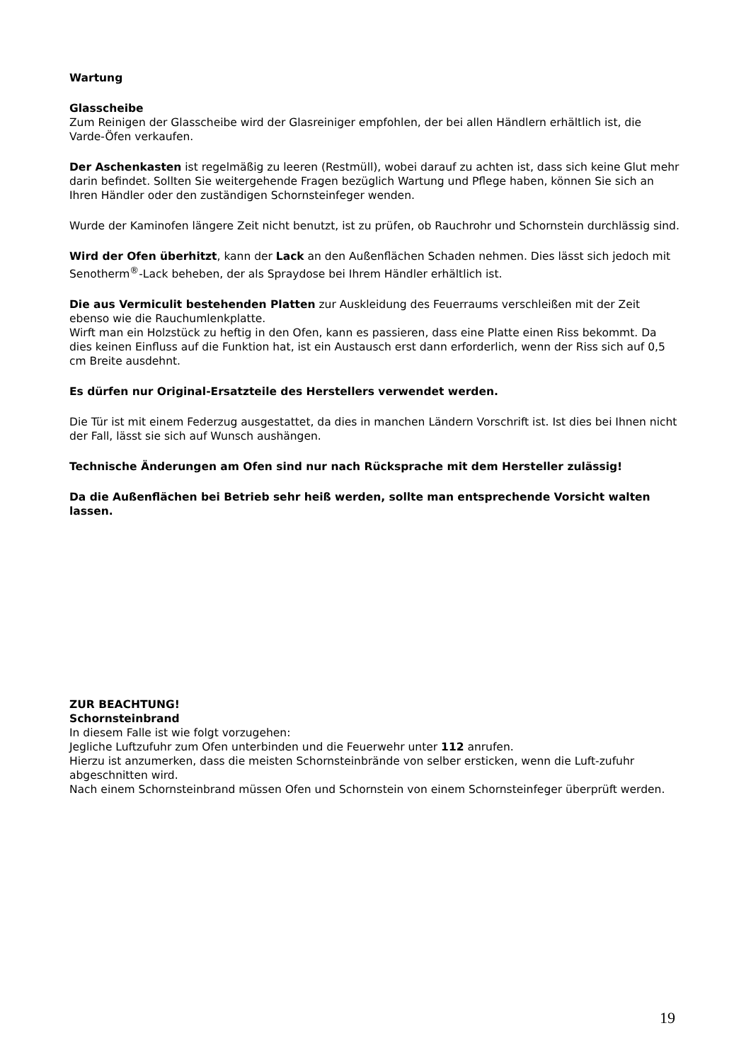Wartung
Glasscheibe
Zum Reinigen der Glasscheibe wird der Glasreiniger empfohlen, der bei allen Händlern erhältlich ist, die Varde-Öfen verkaufen.
Der Aschenkasten ist regelmäßig zu leeren (Restmüll), wobei darauf zu achten ist, dass sich keine Glut mehr darin befindet. Sollten Sie weitergehende Fragen bezüglich Wartung und Pflege haben, können Sie sich an Ihren Händler oder den zuständigen Schornsteinfeger wenden.
Wurde der Kaminofen längere Zeit nicht benutzt, ist zu prüfen, ob Rauchrohr und Schornstein durchlässig sind.
Wird der Ofen überhitzt, kann der Lack an den Außenflächen Schaden nehmen. Dies lässt sich jedoch mit Senotherm<sup>®</sup>-Lack beheben, der als Spraydose bei Ihrem Händler erhältlich ist.
Die aus Vermiculit bestehenden Platten zur Auskleidung des Feuerraums verschleißen mit der Zeit ebenso wie die Rauchumlenkplatte.
Wirft man ein Holzstück zu heftig in den Ofen, kann es passieren, dass eine Platte einen Riss bekommt. Da dies keinen Einfluss auf die Funktion hat, ist ein Austausch erst dann erforderlich, wenn der Riss sich auf 0,5 cm Breite ausdehnt.
Es dürfen nur Original-Ersatzteile des Herstellers verwendet werden.
Die Tür ist mit einem Federzug ausgestattet, da dies in manchen Ländern Vorschrift ist. Ist dies bei Ihnen nicht der Fall, lässt sie sich auf Wunsch aushängen.
Technische Änderungen am Ofen sind nur nach Rücksprache mit dem Hersteller zulässig!
Da die Außenflächen bei Betrieb sehr heiß werden, sollte man entsprechende Vorsicht walten lassen.
ZUR BEACHTUNG!
Schornsteinbrand
In diesem Falle ist wie folgt vorzugehen:
Jegliche Luftzufuhr zum Ofen unterbinden und die Feuerwehr unter 112 anrufen.
Hierzu ist anzumerken, dass die meisten Schornsteinbrände von selber ersticken, wenn die Luft-zufuhr abgeschnitten wird.
Nach einem Schornsteinbrand müssen Ofen und Schornstein von einem Schornsteinfeger überprüft werden.
19